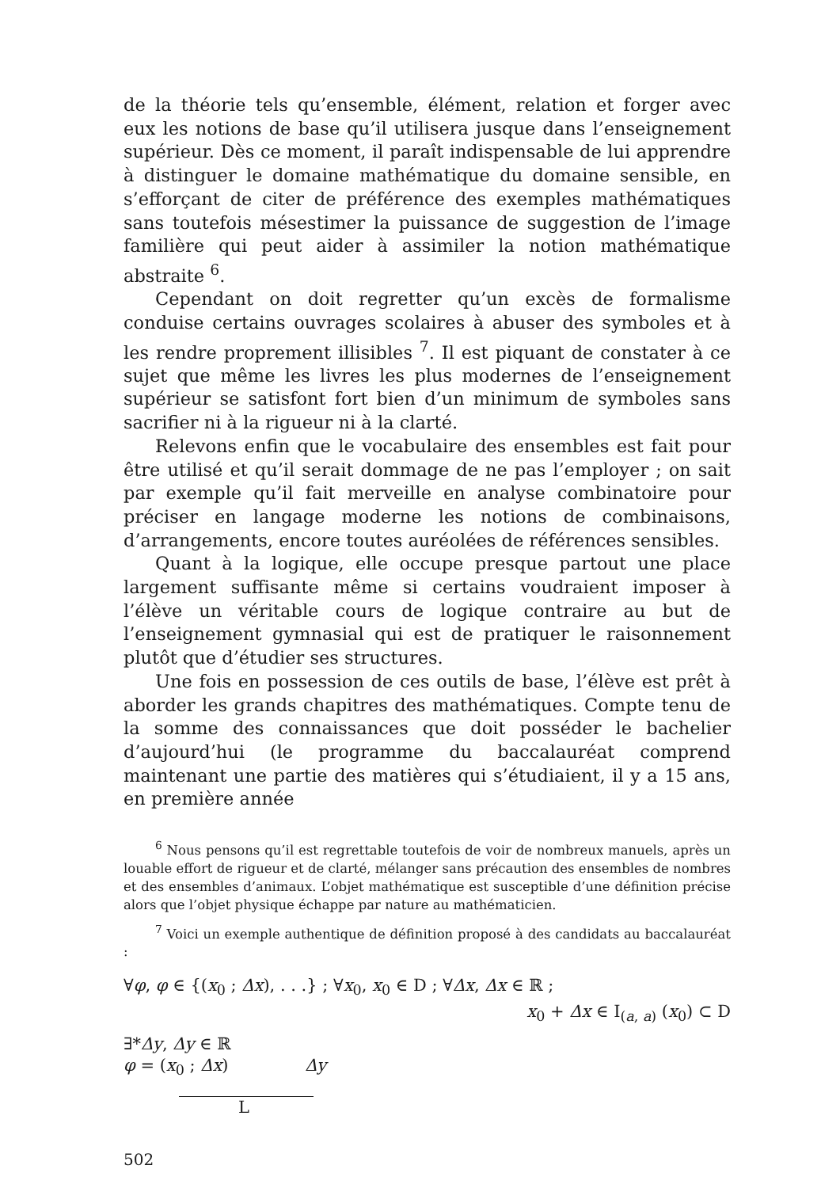de la théorie tels qu’ensemble, élément, relation et forger avec eux les notions de base qu’il utilisera jusque dans l’enseignement supérieur. Dès ce moment, il paraît indispensable de lui apprendre à distinguer le domaine mathématique du domaine sensible, en s’efforçant de citer de préférence des exemples mathématiques sans toutefois mésestimer la puissance de suggestion de l’image familière qui peut aider à assimiler la notion mathématique abstraite <sup>6</sup>.
Cependant on doit regretter qu’un excès de formalisme conduise certains ouvrages scolaires à abuser des symboles et à les rendre proprement illisibles <sup>7</sup>. Il est piquant de constater à ce sujet que même les livres les plus modernes de l’enseignement supérieur se satisfont fort bien d’un minimum de symboles sans sacrifier ni à la rigueur ni à la clarté.
Relevons enfin que le vocabulaire des ensembles est fait pour être utilisé et qu’il serait dommage de ne pas l’employer ; on sait par exemple qu’il fait merveille en analyse combinatoire pour préciser en langage moderne les notions de combinaisons, d’arrangements, encore toutes auréolées de références sensibles.
Quant à la logique, elle occupe presque partout une place largement suffisante même si certains voudraient imposer à l’élève un véritable cours de logique contraire au but de l’enseignement gymnasial qui est de pratiquer le raisonnement plutôt que d’étudier ses structures.
Une fois en possession de ces outils de base, l’élève est prêt à aborder les grands chapitres des mathématiques. Compte tenu de la somme des connaissances que doit posséder le bachelier d’aujourd’hui (le programme du baccalauréat comprend maintenant une partie des matières qui s’étudiaient, il y a 15 ans, en première année
<sup>6</sup> Nous pensons qu’il est regrettable toutefois de voir de nombreux manuels, après un louable effort de rigueur et de clarté, mélanger sans précaution des ensembles de nombres et des ensembles d’animaux. L’objet mathématique est susceptible d’une définition précise alors que l’objet physique échappe par nature au mathématicien.
<sup>7</sup> Voici un exemple authentique de définition proposé à des candidats au baccalauréat :
∀φ, φ ∈ {(x<sub>0</sub> ; Δx), . . .} ; ∀x<sub>0</sub>, x<sub>0</sub> ∈ D ; ∀Δx, Δx ∈ ℝ ;
x<sub>0</sub> + Δx ∈ I<sub>(a, a)</sub> (x<sub>0</sub>) ⊂ D
∃*Δy, Δy ∈ ℝ
φ = (x<sub>0</sub> ; Δx) Δy
L
502